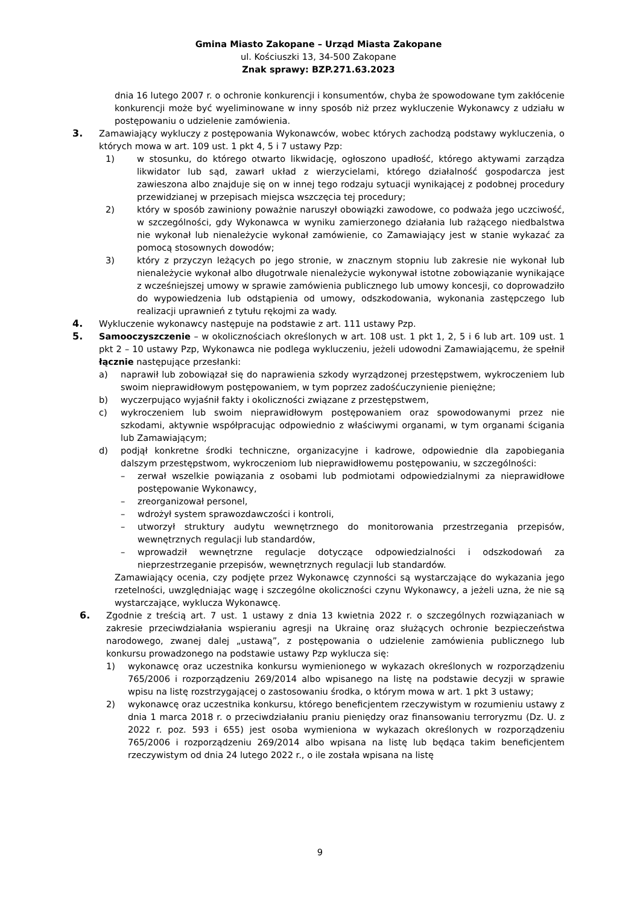Gmina Miasto Zakopane – Urząd Miasta Zakopane
ul. Kościuszki 13, 34-500 Zakopane
Znak sprawy: BZP.271.63.2023
dnia 16 lutego 2007 r. o ochronie konkurencji i konsumentów, chyba że spowodowane tym zakłócenie konkurencji może być wyeliminowane w inny sposób niż przez wykluczenie Wykonawcy z udziału w postępowaniu o udzielenie zamówienia.
3. Zamawiający wykluczy z postępowania Wykonawców, wobec których zachodzą podstawy wykluczenia, o których mowa w art. 109 ust. 1 pkt 4, 5 i 7 ustawy Pzp:
1) w stosunku, do którego otwarto likwidację, ogłoszono upadłość, którego aktywami zarządza likwidator lub sąd, zawarł układ z wierzycielami, którego działalność gospodarcza jest zawieszona albo znajduje się on w innej tego rodzaju sytuacji wynikającej z podobnej procedury przewidzianej w przepisach miejsca wszczęcia tej procedury;
2) który w sposób zawiniony poważnie naruszył obowiązki zawodowe, co podważa jego uczciwość, w szczególności, gdy Wykonawca w wyniku zamierzonego działania lub rażącego niedbalstwa nie wykonał lub nienależycie wykonał zamówienie, co Zamawiający jest w stanie wykazać za pomocą stosownych dowodów;
3) który z przyczyn leżących po jego stronie, w znacznym stopniu lub zakresie nie wykonał lub nienależycie wykonał albo długotrwale nienależycie wykonywał istotne zobowiązanie wynikające z wcześniejszej umowy w sprawie zamówienia publicznego lub umowy koncesji, co doprowadziło do wypowiedzenia lub odstąpienia od umowy, odszkodowania, wykonania zastępczego lub realizacji uprawnień z tytułu rękojmi za wady.
4. Wykluczenie wykonawcy następuje na podstawie z art. 111 ustawy Pzp.
5. Samooczyszczenie – w okolicznościach określonych w art. 108 ust. 1 pkt 1, 2, 5 i 6 lub art. 109 ust. 1 pkt 2 – 10 ustawy Pzp, Wykonawca nie podlega wykluczeniu, jeżeli udowodni Zamawiającemu, że spełnił łącznie następujące przesłanki:
a) naprawił lub zobowiązał się do naprawienia szkody wyrządzonej przestępstwem, wykroczeniem lub swoim nieprawidłowym postępowaniem, w tym poprzez zadośćuczynienie pieniężne;
b) wyczerpująco wyjaśnił fakty i okoliczności związane z przestępstwem,
c) wykroczeniem lub swoim nieprawidłowym postępowaniem oraz spowodowanymi przez nie szkodami, aktywnie współpracując odpowiednio z właściwymi organami, w tym organami ścigania lub Zamawiającym;
d) podjął konkretne środki techniczne, organizacyjne i kadrowe, odpowiednie dla zapobiegania dalszym przestępstwom, wykroczeniom lub nieprawidłowemu postępowaniu, w szczególności:
– zerwał wszelkie powiązania z osobami lub podmiotami odpowiedzialnymi za nieprawidłowe postępowanie Wykonawcy,
– zreorganizował personel,
– wdrożył system sprawozdawczości i kontroli,
– utworzył struktury audytu wewnętrznego do monitorowania przestrzegania przepisów, wewnętrznych regulacji lub standardów,
– wprowadził wewnętrzne regulacje dotyczące odpowiedzialności i odszkodowań za nieprzestrzeganie przepisów, wewnętrznych regulacji lub standardów.
Zamawiający ocenia, czy podjęte przez Wykonawcę czynności są wystarczające do wykazania jego rzetelności, uwzględniając wagę i szczególne okoliczności czynu Wykonawcy, a jeżeli uzna, że nie są wystarczające, wyklucza Wykonawcę.
6. Zgodnie z treścią art. 7 ust. 1 ustawy z dnia 13 kwietnia 2022 r. o szczególnych rozwiązaniach w zakresie przeciwdziałania wspieraniu agresji na Ukrainę oraz służących ochronie bezpieczeństwa narodowego, zwanej dalej „ustawą”, z postępowania o udzielenie zamówienia publicznego lub konkursu prowadzonego na podstawie ustawy Pzp wyklucza się:
1) wykonawcę oraz uczestnika konkursu wymienionego w wykazach określonych w rozporządzeniu 765/2006 i rozporządzeniu 269/2014 albo wpisanego na listę na podstawie decyzji w sprawie wpisu na listę rozstrzygającej o zastosowaniu środka, o którym mowa w art. 1 pkt 3 ustawy;
2) wykonawcę oraz uczestnika konkursu, którego beneficjentem rzeczywistym w rozumieniu ustawy z dnia 1 marca 2018 r. o przeciwdziałaniu praniu pieniędzy oraz finansowaniu terroryzmu (Dz. U. z 2022 r. poz. 593 i 655) jest osoba wymieniona w wykazach określonych w rozporządzeniu 765/2006 i rozporządzeniu 269/2014 albo wpisana na listę lub będąca takim beneficjentem rzeczywistym od dnia 24 lutego 2022 r., o ile została wpisana na listę
9